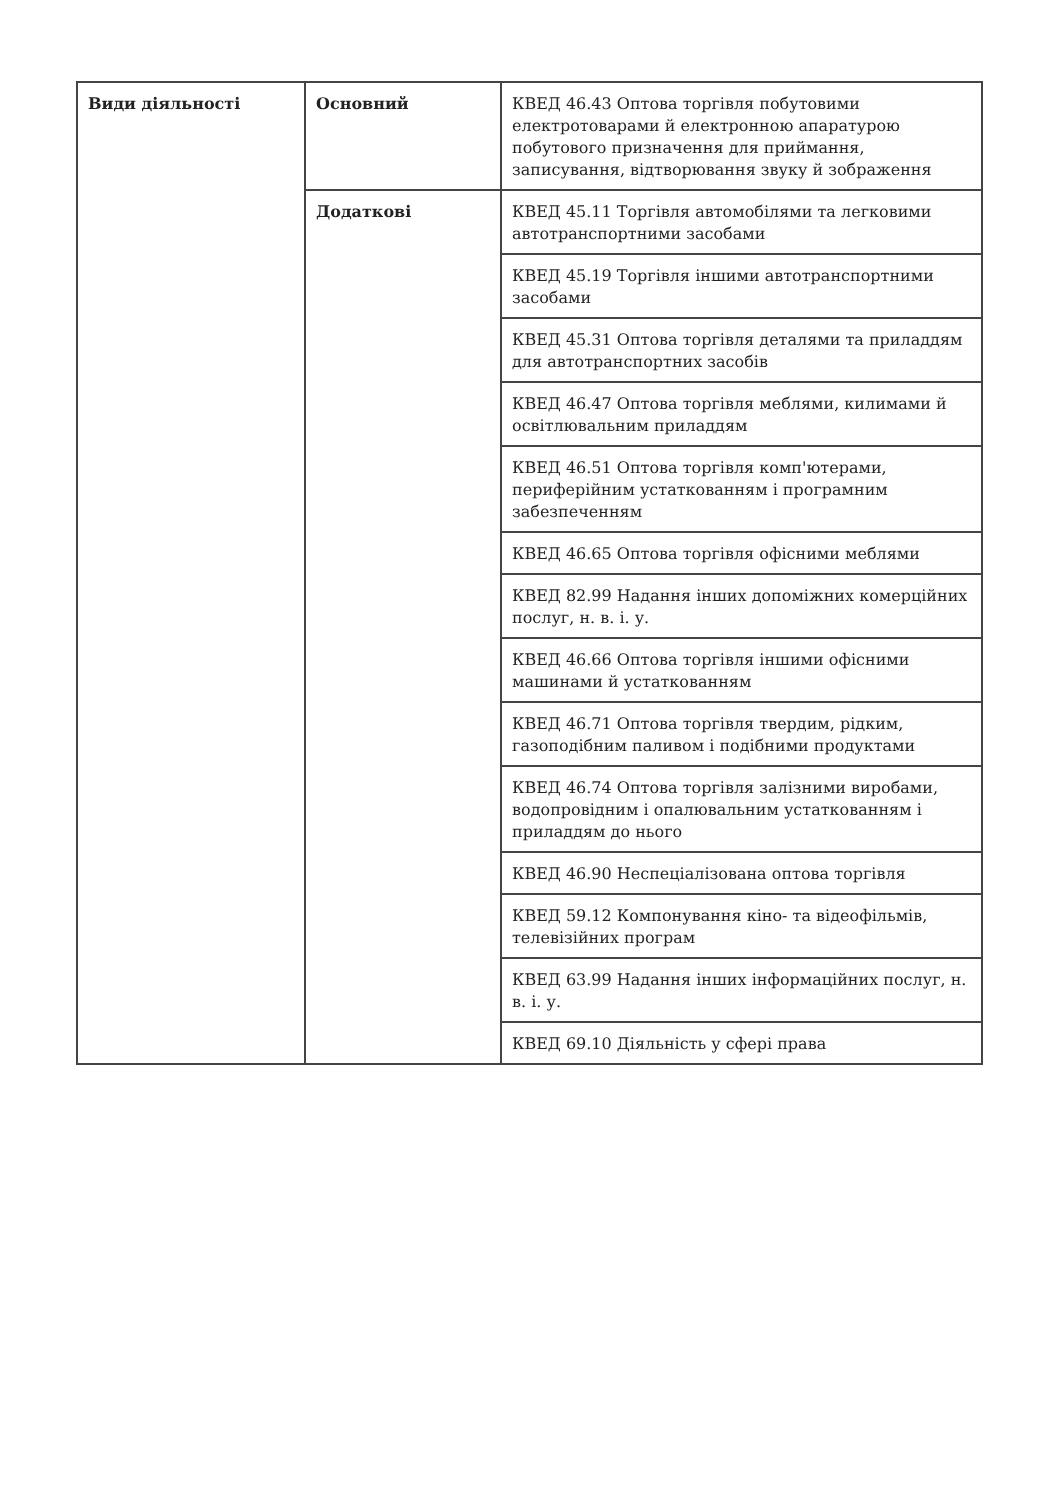| Види діяльності | Основний | КВЕД 46.43 Оптова торгівля побутовими електротоварами й електронною апаратурою побутового призначення для приймання, записування, відтворювання звуку й зображення |
| | Додаткові | КВЕД 45.11 Торгівля автомобілями та легковими автотранспортними засобами |
| | | КВЕД 45.19 Торгівля іншими автотранспортними засобами |
| | | КВЕД 45.31 Оптова торгівля деталями та приладдям для автотранспортних засобів |
| | | КВЕД 46.47 Оптова торгівля меблями, килимами й освітлювальним приладдям |
| | | КВЕД 46.51 Оптова торгівля комп'ютерами, периферійним устаткованням і програмним забезпеченням |
| | | КВЕД 46.65 Оптова торгівля офісними меблями |
| | | КВЕД 82.99 Надання інших допоміжних комерційних послуг, н. в. і. у. |
| | | КВЕД 46.66 Оптова торгівля іншими офісними машинами й устаткованням |
| | | КВЕД 46.71 Оптова торгівля твердим, рідким, газоподібним паливом і подібними продуктами |
| | | КВЕД 46.74 Оптова торгівля залізними виробами, водопровідним і опалювальним устаткованням і приладдям до нього |
| | | КВЕД 46.90 Неспеціалізована оптова торгівля |
| | | КВЕД 59.12 Компонування кіно- та відеофільмів, телевізійних програм |
| | | КВЕД 63.99 Надання інших інформаційних послуг, н. в. і. у. |
| | | КВЕД 69.10 Діяльність у сфері права |